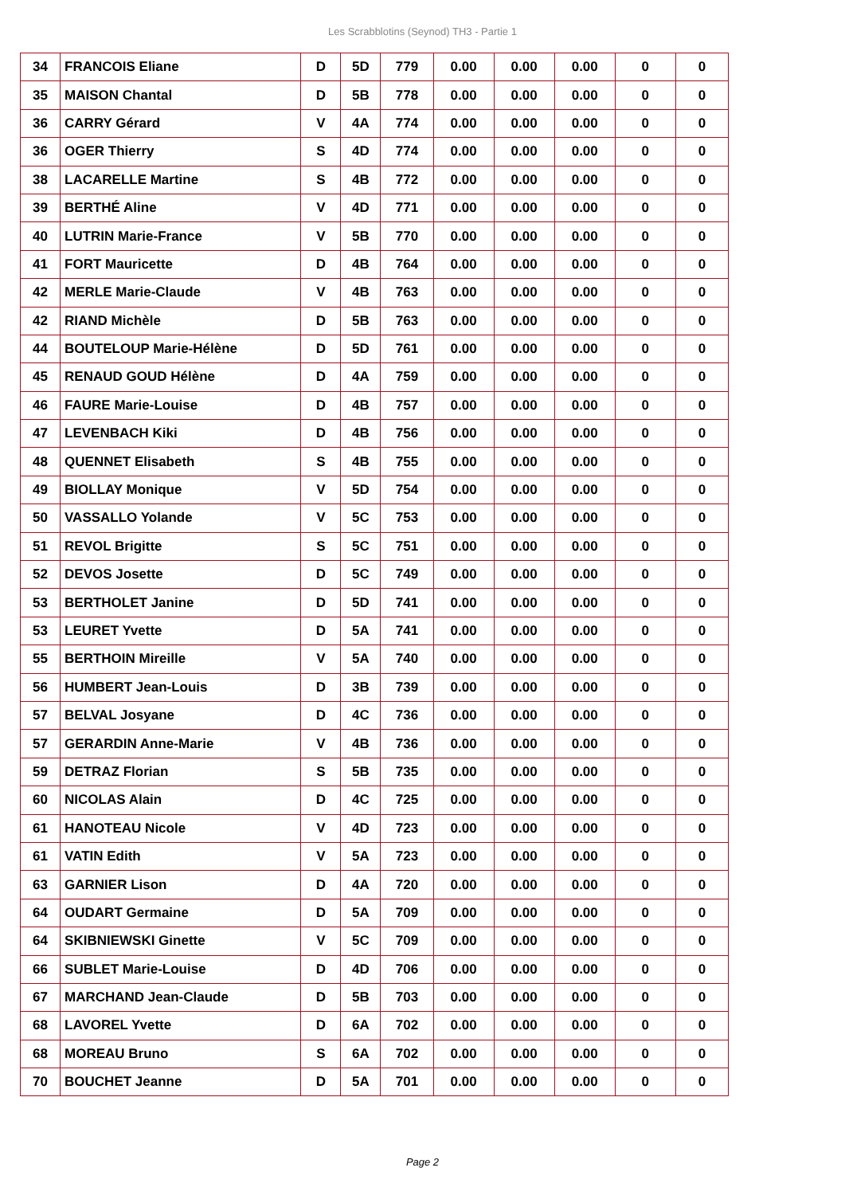Les Scrabblotins (Seynod) TH3 - Partie 1
| 34 | FRANCOIS Eliane | D | 5D | 779 | 0.00 | 0.00 | 0.00 | 0 | 0 |
| 35 | MAISON Chantal | D | 5B | 778 | 0.00 | 0.00 | 0.00 | 0 | 0 |
| 36 | CARRY Gérard | V | 4A | 774 | 0.00 | 0.00 | 0.00 | 0 | 0 |
| 36 | OGER Thierry | S | 4D | 774 | 0.00 | 0.00 | 0.00 | 0 | 0 |
| 38 | LACARELLE Martine | S | 4B | 772 | 0.00 | 0.00 | 0.00 | 0 | 0 |
| 39 | BERTHÉ Aline | V | 4D | 771 | 0.00 | 0.00 | 0.00 | 0 | 0 |
| 40 | LUTRIN Marie-France | V | 5B | 770 | 0.00 | 0.00 | 0.00 | 0 | 0 |
| 41 | FORT Mauricette | D | 4B | 764 | 0.00 | 0.00 | 0.00 | 0 | 0 |
| 42 | MERLE Marie-Claude | V | 4B | 763 | 0.00 | 0.00 | 0.00 | 0 | 0 |
| 42 | RIAND Michèle | D | 5B | 763 | 0.00 | 0.00 | 0.00 | 0 | 0 |
| 44 | BOUTELOUP Marie-Hélène | D | 5D | 761 | 0.00 | 0.00 | 0.00 | 0 | 0 |
| 45 | RENAUD GOUD Hélène | D | 4A | 759 | 0.00 | 0.00 | 0.00 | 0 | 0 |
| 46 | FAURE Marie-Louise | D | 4B | 757 | 0.00 | 0.00 | 0.00 | 0 | 0 |
| 47 | LEVENBACH Kiki | D | 4B | 756 | 0.00 | 0.00 | 0.00 | 0 | 0 |
| 48 | QUENNET Elisabeth | S | 4B | 755 | 0.00 | 0.00 | 0.00 | 0 | 0 |
| 49 | BIOLLAY Monique | V | 5D | 754 | 0.00 | 0.00 | 0.00 | 0 | 0 |
| 50 | VASSALLO Yolande | V | 5C | 753 | 0.00 | 0.00 | 0.00 | 0 | 0 |
| 51 | REVOL Brigitte | S | 5C | 751 | 0.00 | 0.00 | 0.00 | 0 | 0 |
| 52 | DEVOS Josette | D | 5C | 749 | 0.00 | 0.00 | 0.00 | 0 | 0 |
| 53 | BERTHOLET Janine | D | 5D | 741 | 0.00 | 0.00 | 0.00 | 0 | 0 |
| 53 | LEURET Yvette | D | 5A | 741 | 0.00 | 0.00 | 0.00 | 0 | 0 |
| 55 | BERTHOIN Mireille | V | 5A | 740 | 0.00 | 0.00 | 0.00 | 0 | 0 |
| 56 | HUMBERT Jean-Louis | D | 3B | 739 | 0.00 | 0.00 | 0.00 | 0 | 0 |
| 57 | BELVAL Josyane | D | 4C | 736 | 0.00 | 0.00 | 0.00 | 0 | 0 |
| 57 | GERARDIN Anne-Marie | V | 4B | 736 | 0.00 | 0.00 | 0.00 | 0 | 0 |
| 59 | DETRAZ Florian | S | 5B | 735 | 0.00 | 0.00 | 0.00 | 0 | 0 |
| 60 | NICOLAS Alain | D | 4C | 725 | 0.00 | 0.00 | 0.00 | 0 | 0 |
| 61 | HANOTEAU Nicole | V | 4D | 723 | 0.00 | 0.00 | 0.00 | 0 | 0 |
| 61 | VATIN Edith | V | 5A | 723 | 0.00 | 0.00 | 0.00 | 0 | 0 |
| 63 | GARNIER Lison | D | 4A | 720 | 0.00 | 0.00 | 0.00 | 0 | 0 |
| 64 | OUDART Germaine | D | 5A | 709 | 0.00 | 0.00 | 0.00 | 0 | 0 |
| 64 | SKIBNIEWSKI Ginette | V | 5C | 709 | 0.00 | 0.00 | 0.00 | 0 | 0 |
| 66 | SUBLET Marie-Louise | D | 4D | 706 | 0.00 | 0.00 | 0.00 | 0 | 0 |
| 67 | MARCHAND Jean-Claude | D | 5B | 703 | 0.00 | 0.00 | 0.00 | 0 | 0 |
| 68 | LAVOREL Yvette | D | 6A | 702 | 0.00 | 0.00 | 0.00 | 0 | 0 |
| 68 | MOREAU Bruno | S | 6A | 702 | 0.00 | 0.00 | 0.00 | 0 | 0 |
| 70 | BOUCHET Jeanne | D | 5A | 701 | 0.00 | 0.00 | 0.00 | 0 | 0 |
Page 2